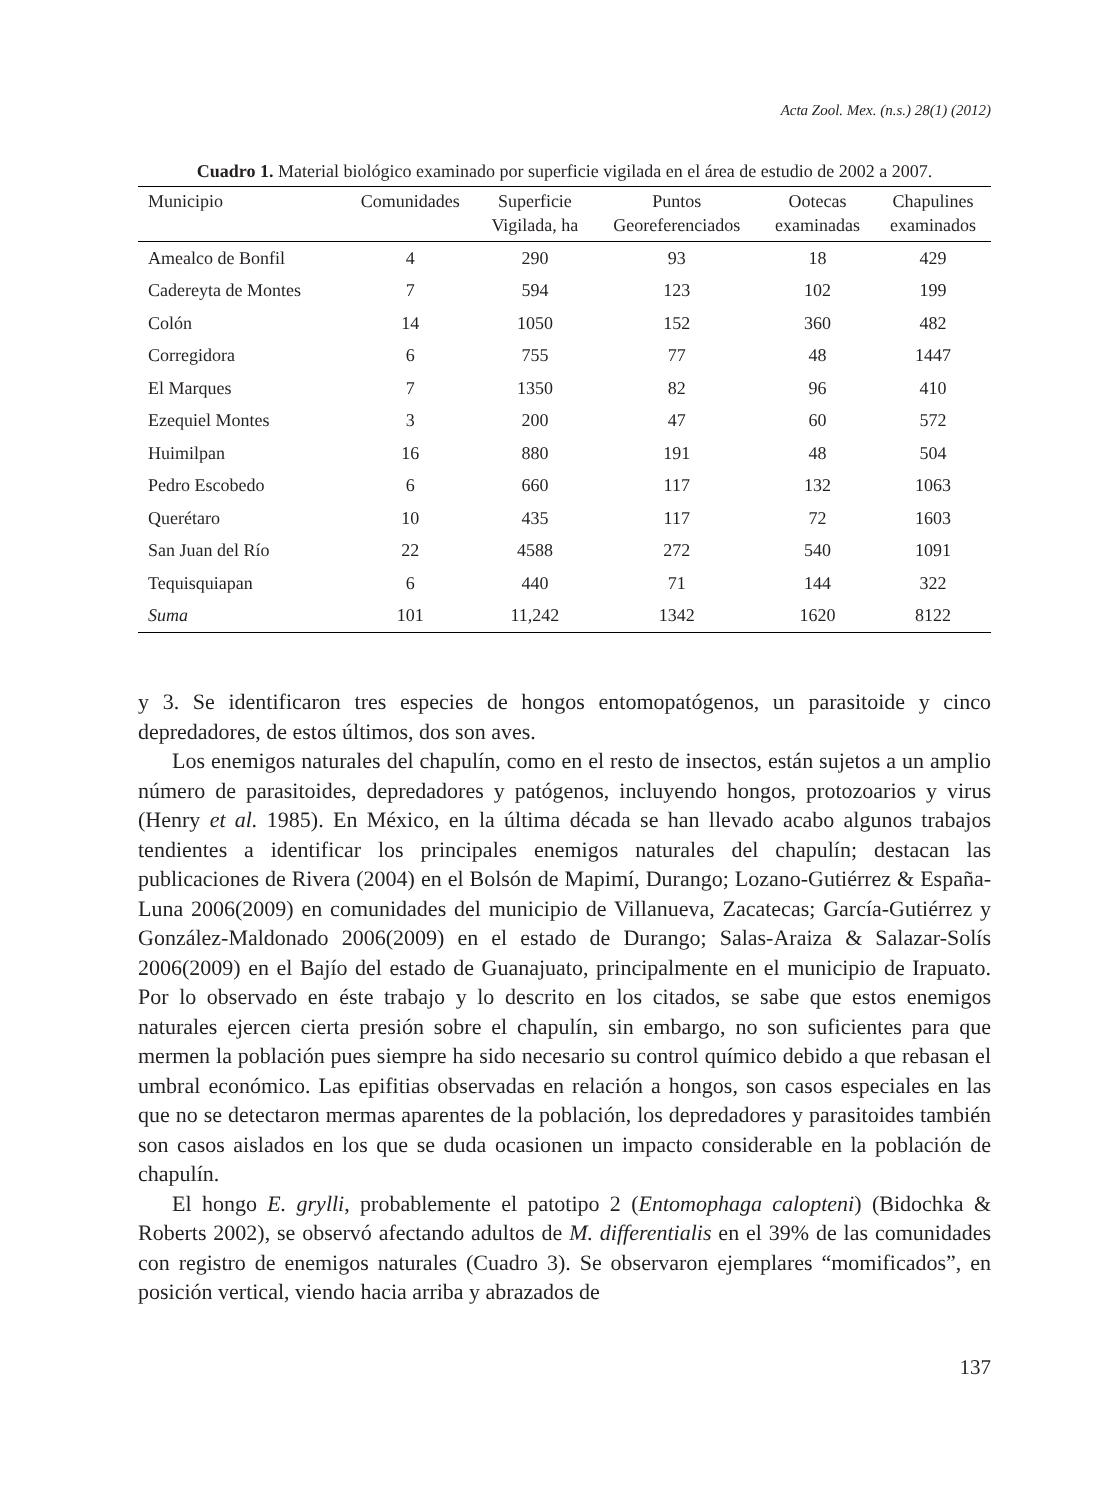Acta Zool. Mex. (n.s.) 28(1) (2012)
Cuadro 1. Material biológico examinado por superficie vigilada en el área de estudio de 2002 a 2007.
| Municipio | Comunidades | Superficie Vigilada, ha | Puntos Georeferenciados | Ootecas examinadas | Chapulines examinados |
| --- | --- | --- | --- | --- | --- |
| Amealco de Bonfil | 4 | 290 | 93 | 18 | 429 |
| Cadereyta de Montes | 7 | 594 | 123 | 102 | 199 |
| Colón | 14 | 1050 | 152 | 360 | 482 |
| Corregidora | 6 | 755 | 77 | 48 | 1447 |
| El Marques | 7 | 1350 | 82 | 96 | 410 |
| Ezequiel Montes | 3 | 200 | 47 | 60 | 572 |
| Huimilpan | 16 | 880 | 191 | 48 | 504 |
| Pedro Escobedo | 6 | 660 | 117 | 132 | 1063 |
| Querétaro | 10 | 435 | 117 | 72 | 1603 |
| San Juan del Río | 22 | 4588 | 272 | 540 | 1091 |
| Tequisquiapan | 6 | 440 | 71 | 144 | 322 |
| Suma | 101 | 11,242 | 1342 | 1620 | 8122 |
y 3. Se identificaron tres especies de hongos entomopatógenos, un parasitoide y cinco depredadores, de estos últimos, dos son aves.
Los enemigos naturales del chapulín, como en el resto de insectos, están sujetos a un amplio número de parasitoides, depredadores y patógenos, incluyendo hongos, protozoarios y virus (Henry et al. 1985). En México, en la última década se han llevado acabo algunos trabajos tendientes a identificar los principales enemigos naturales del chapulín; destacan las publicaciones de Rivera (2004) en el Bolsón de Mapimí, Durango; Lozano-Gutiérrez & España-Luna 2006(2009) en comunidades del municipio de Villanueva, Zacatecas; García-Gutiérrez y González-Maldonado 2006(2009) en el estado de Durango; Salas-Araiza & Salazar-Solís 2006(2009) en el Bajío del estado de Guanajuato, principalmente en el municipio de Irapuato. Por lo observado en éste trabajo y lo descrito en los citados, se sabe que estos enemigos naturales ejercen cierta presión sobre el chapulín, sin embargo, no son suficientes para que mermen la población pues siempre ha sido necesario su control químico debido a que rebasan el umbral económico. Las epifitias observadas en relación a hongos, son casos especiales en las que no se detectaron mermas aparentes de la población, los depredadores y parasitoides también son casos aislados en los que se duda ocasionen un impacto considerable en la población de chapulín.
El hongo E. grylli, probablemente el patotipo 2 (Entomophaga calopteni) (Bidochka & Roberts 2002), se observó afectando adultos de M. differentialis en el 39% de las comunidades con registro de enemigos naturales (Cuadro 3). Se observaron ejemplares “momificados”, en posición vertical, viendo hacia arriba y abrazados de
137